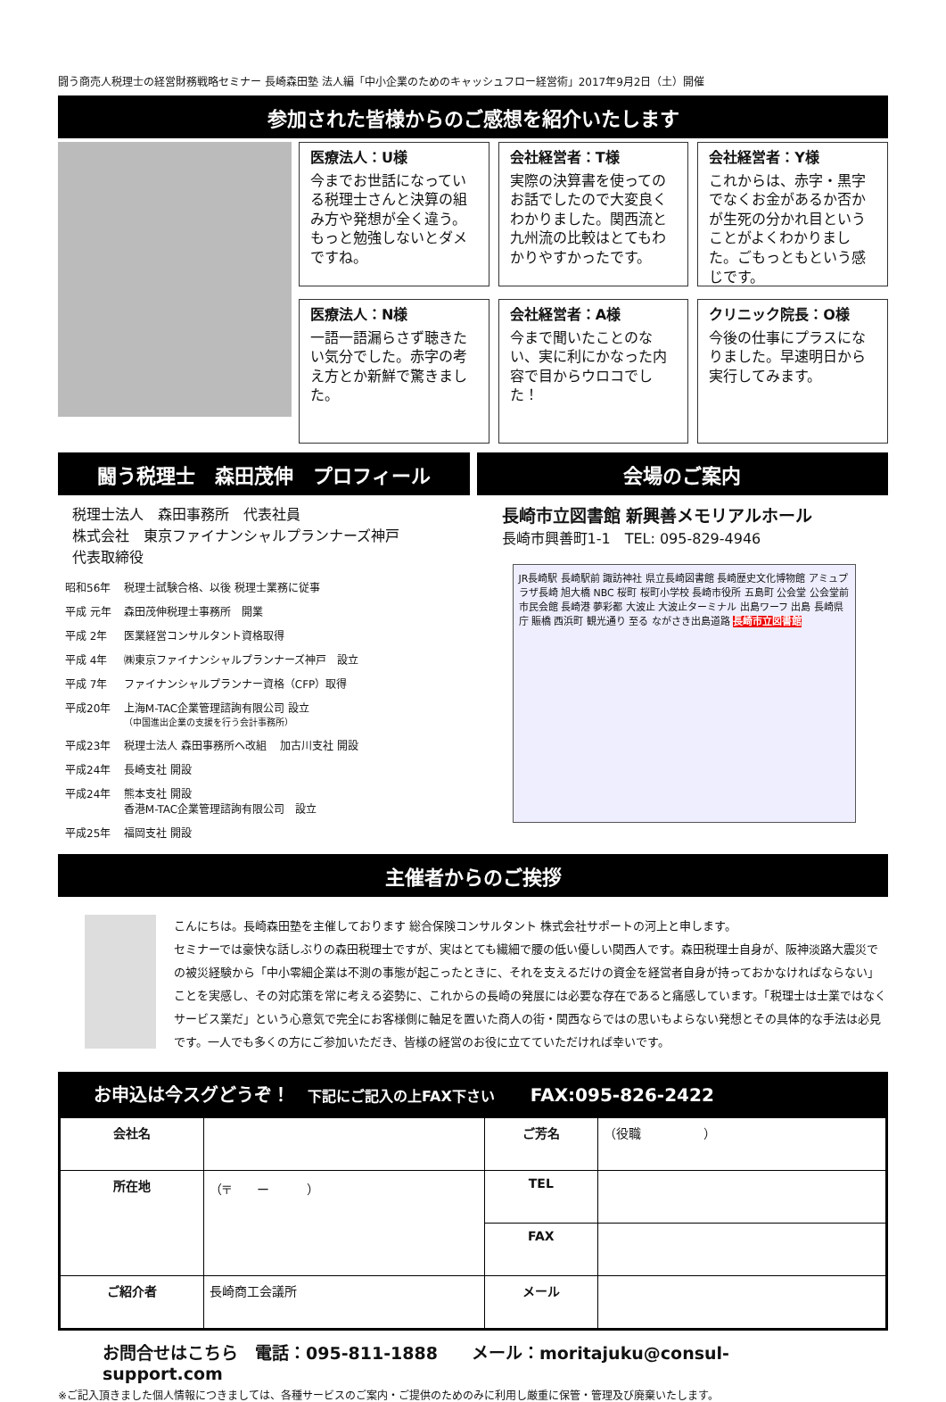闘う商売人税理士の経営財務戦略セミナー 長崎森田塾 法人編「中小企業のためのキャッシュフロー経営術」2017年9月2日（土）開催
参加された皆様からのご感想を紹介いたします
医療法人：U様
今までお世話になっている税理士さんと決算の組み方や発想が全く違う。もっと勉強しないとダメですね。
会社経営者：T様
実際の決算書を使ってのお話でしたので大変良くわかりました。関西流と九州流の比較はとてもわかりやすかったです。
会社経営者：Y様
これからは、赤字・黒字でなくお金があるか否かが生死の分かれ目ということがよくわかりました。ごもっともという感じです。
医療法人：N様
一語一語漏らさず聴きたい気分でした。赤字の考え方とか新鮮で驚きました。
会社経営者：A様
今まで聞いたことのない、実に利にかなった内容で目からウロコでした！
クリニック院長：O様
今後の仕事にプラスになりました。早速明日から実行してみます。
闘う税理士　森田茂伸　プロフィール
税理士法人　森田事務所　代表社員
株式会社　東京ファイナンシャルプランナーズ神戸
代表取締役
| 昭和56年 | 税理士試験合格、以後 税理士業務に従事 |
| 平成 元年 | 森田茂伸税理士事務所 開業 |
| 平成 2年 | 医業経営コンサルタント資格取得 |
| 平成 4年 | ㈱東京ファイナンシャルプランナーズ神戸 設立 |
| 平成 7年 | ファイナンシャルプランナー資格（CFP）取得 |
| 平成20年 | 上海M-TAC企業管理諮詢有限公司 設立 （中国進出企業の支援を行う会計事務所） |
| 平成23年 | 税理士法人 森田事務所へ改組 加古川支社 開設 |
| 平成24年 | 長崎支社 開設 |
| 平成24年 | 熊本支社 開設 香港M-TAC企業管理諮詢有限公司 設立 |
| 平成25年 | 福岡支社 開設 |
会場のご案内
長崎市立図書館 新興善メモリアルホール
長崎市興善町1-1　TEL: 095-829-4946
JR長崎駅 長崎駅前 諏訪神社 県立長崎図書館 長崎歴史文化博物館 アミュプラザ長崎 旭大橋 NBC 桜町 桜町小学校 長崎市役所 五島町 公会堂 公会堂前 市民会館 長崎港 夢彩都 大波止 大波止ターミナル 出島ワーフ 出島 長崎県庁 賑橋 西浜町 観光通り 至る ながさき出島道路 長崎市立図書館
主催者からのご挨拶
こんにちは。長崎森田塾を主催しております 総合保険コンサルタント 株式会社サポートの河上と申します。
セミナーでは豪快な話しぶりの森田税理士ですが、実はとても繊細で腰の低い優しい関西人です。森田税理士自身が、阪神淡路大震災での被災経験から「中小零細企業は不測の事態が起こったときに、それを支えるだけの資金を経営者自身が持っておかなければならない」ことを実感し、その対応策を常に考える姿勢に、これからの長崎の発展には必要な存在であると痛感しています。「税理士は士業ではなくサービス業だ」という心意気で完全にお客様側に軸足を置いた商人の街・関西ならではの思いもよらない発想とその具体的な手法は必見です。一人でも多くの方にご参加いただき、皆様の経営のお役に立てていただければ幸いです。
お申込は今スグどうぞ！　下記にご記入の上FAX下さい　　FAX:095-826-2422
| 会社名 | | ご芳名 | （役職 ） |
| 所在地 | （〒 ー ） | TEL | |
| | | FAX | |
| ご紹介者 | 長崎商工会議所 | メール | |
お問合せはこちら　電話：095-811-1888　　メール：moritajuku@consul-support.com
※ご記入頂きました個人情報につきましては、各種サービスのご案内・ご提供のためのみに利用し厳重に保管・管理及び廃棄いたします。